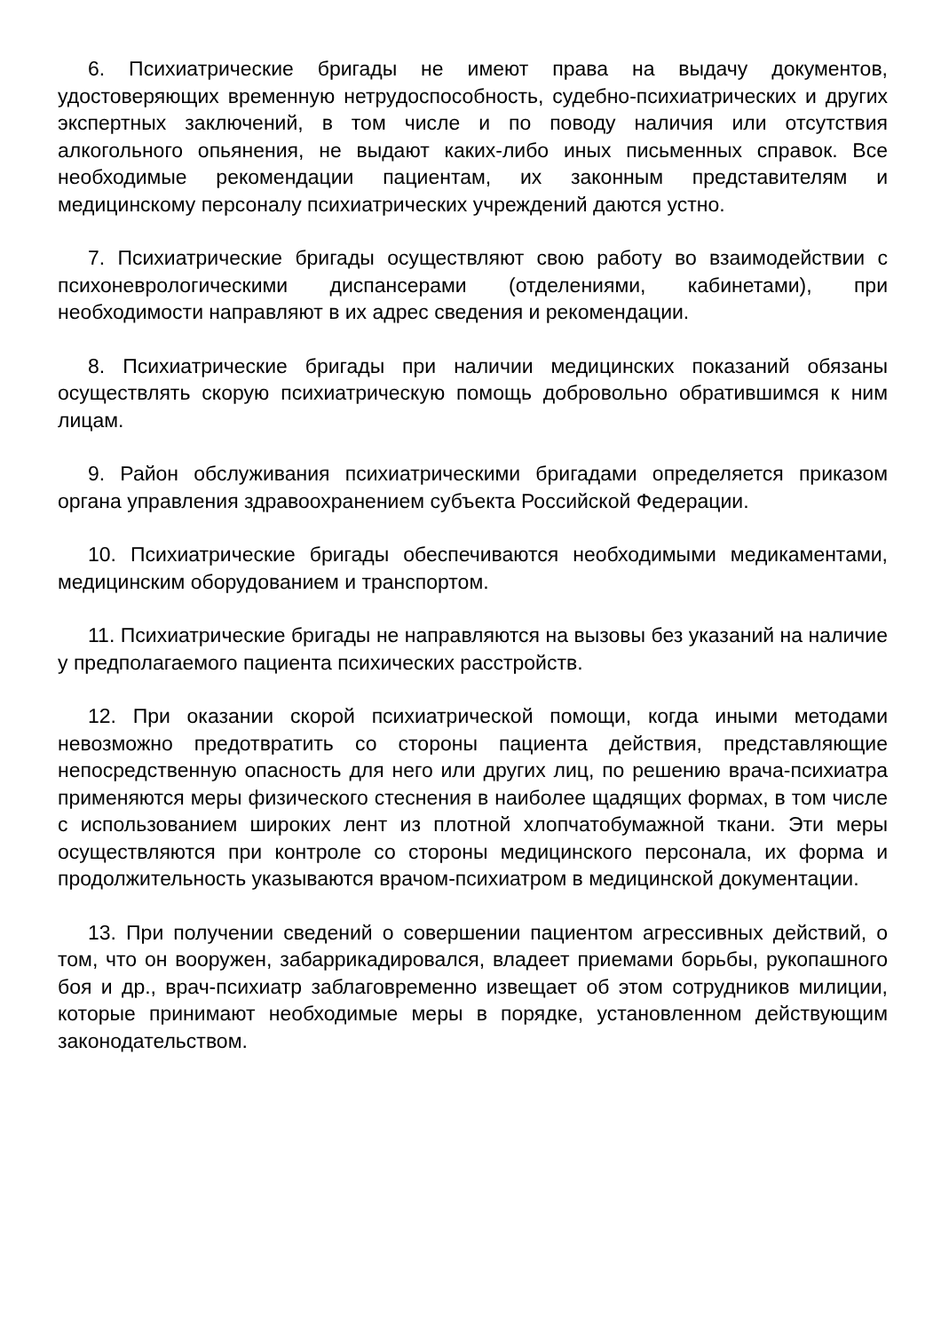6. Психиатрические бригады не имеют права на выдачу документов, удостоверяющих временную нетрудоспособность, судебно-психиатрических и других экспертных заключений, в том числе и по поводу наличия или отсутствия алкогольного опьянения, не выдают каких-либо иных письменных справок. Все необходимые рекомендации пациентам, их законным представителям и медицинскому персоналу психиатрических учреждений даются устно.
7. Психиатрические бригады осуществляют свою работу во взаимодействии с психоневрологическими диспансерами (отделениями, кабинетами), при необходимости направляют в их адрес сведения и рекомендации.
8. Психиатрические бригады при наличии медицинских показаний обязаны осуществлять скорую психиатрическую помощь добровольно обратившимся к ним лицам.
9. Район обслуживания психиатрическими бригадами определяется приказом органа управления здравоохранением субъекта Российской Федерации.
10. Психиатрические бригады обеспечиваются необходимыми медикаментами, медицинским оборудованием и транспортом.
11. Психиатрические бригады не направляются на вызовы без указаний на наличие у предполагаемого пациента психических расстройств.
12. При оказании скорой психиатрической помощи, когда иными методами невозможно предотвратить со стороны пациента действия, представляющие непосредственную опасность для него или других лиц, по решению врача-психиатра применяются меры физического стеснения в наиболее щадящих формах, в том числе с использованием широких лент из плотной хлопчатобумажной ткани. Эти меры осуществляются при контроле со стороны медицинского персонала, их форма и продолжительность указываются врачом-психиатром в медицинской документации.
13. При получении сведений о совершении пациентом агрессивных действий, о том, что он вооружен, забаррикадировался, владеет приемами борьбы, рукопашного боя и др., врач-психиатр заблаговременно извещает об этом сотрудников милиции, которые принимают необходимые меры в порядке, установленном действующим законодательством.